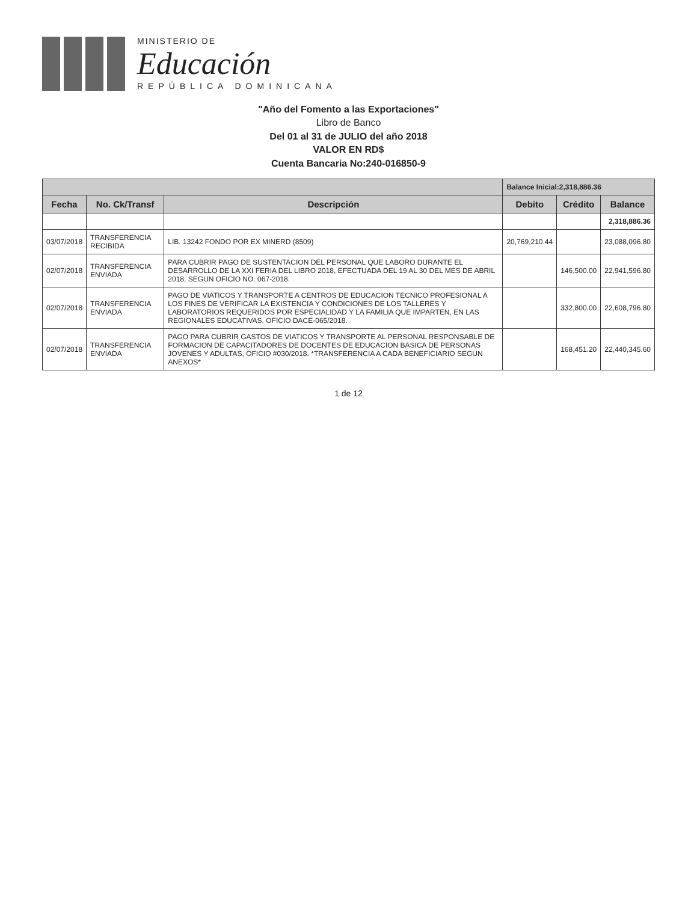MINISTERIO DE
Educación
REPÚBLICA DOMINICANA
"Año del Fomento a las Exportaciones"
Libro de Banco
Del 01 al 31 de JULIO del año 2018
VALOR EN RD$
Cuenta Bancaria No:240-016850-9
| | | | Balance Inicial:2,318,886.36 | | |
| Fecha | No. Ck/Transf | Descripción | Debito | Crédito | Balance |
| | | | | | 2,318,886.36 |
| 03/07/2018 | TRANSFERENCIA RECIBIDA | LIB. 13242 FONDO POR EX MINERD (8509) | 20,769,210.44 | | 23,088,096.80 |
| 02/07/2018 | TRANSFERENCIA ENVIADA | PARA CUBRIR PAGO DE SUSTENTACION DEL PERSONAL QUE LABORO DURANTE EL DESARROLLO DE LA XXI FERIA DEL LIBRO 2018, EFECTUADA DEL 19 AL 30 DEL MES DE ABRIL 2018, SEGUN OFICIO NO. 067-2018. | | 146,500.00 | 22,941,596.80 |
| 02/07/2018 | TRANSFERENCIA ENVIADA | PAGO DE VIATICOS Y TRANSPORTE A CENTROS DE EDUCACION TECNICO PROFESIONAL A LOS FINES DE VERIFICAR LA EXISTENCIA Y CONDICIONES DE LOS TALLERES Y LABORATORIOS REQUERIDOS POR ESPECIALIDAD Y LA FAMILIA QUE IMPARTEN, EN LAS REGIONALES EDUCATIVAS. OFICIO DACE-065/2018. | | 332,800.00 | 22,608,796.80 |
| 02/07/2018 | TRANSFERENCIA ENVIADA | PAGO PARA CUBRIR GASTOS DE VIATICOS Y TRANSPORTE AL PERSONAL RESPONSABLE DE FORMACION DE CAPACITADORES DE DOCENTES DE EDUCACION BASICA DE PERSONAS JOVENES Y ADULTAS, OFICIO #030/2018. *TRANSFERENCIA A CADA BENEFICIARIO SEGUN ANEXOS* | | 168,451.20 | 22,440,345.60 |
1 de 12